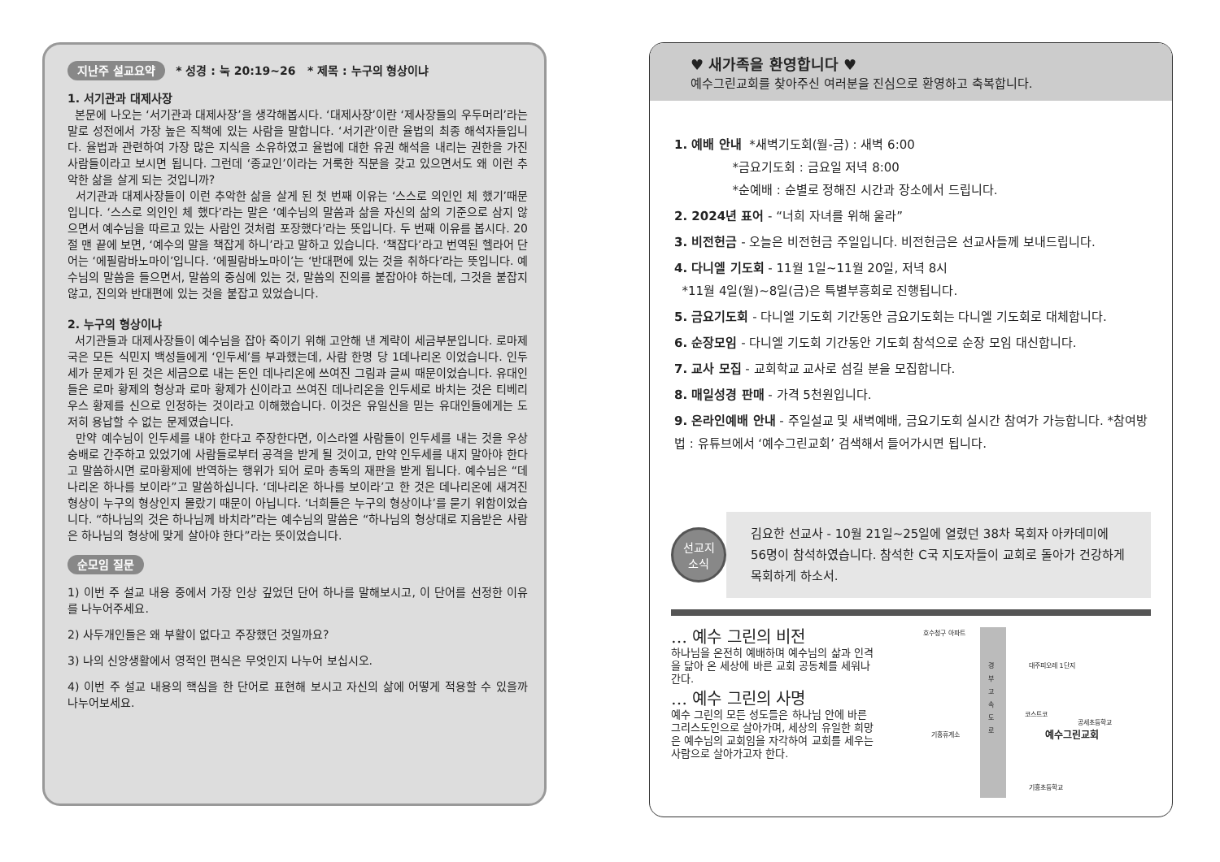지난주 설교요약 * 성경 : 눅 20:19~26 * 제목 : 누구의 형상이냐
1. 서기관과 대제사장
본문에 나오는 ‘서기관과 대제사장’을 생각해봅시다. ‘대제사장’이란 ‘제사장들의 우두머리’라는 말로 성전에서 가장 높은 직책에 있는 사람을 말합니다. ‘서기관’이란 율법의 최종 해석자들입니다. 율법과 관련하여 가장 많은 지식을 소유하였고 율법에 대한 유권 해석을 내리는 권한을 가진 사람들이라고 보시면 됩니다. 그런데 ‘종교인’이라는 거룩한 직분을 갖고 있으면서도 왜 이런 추악한 삶을 살게 되는 것입니까?
서기관과 대제사장들이 이런 추악한 삶을 살게 된 첫 번째 이유는 ‘스스로 의인인 체 했기’때문입니다. ‘스스로 의인인 체 했다’라는 말은 ‘예수님의 말씀과 삶을 자신의 삶의 기준으로 삼지 않으면서 예수님을 따르고 있는 사람인 것처럼 포장했다’라는 뜻입니다. 두 번째 이유를 봅시다. 20절 맨 끝에 보면, ‘예수의 말을 책잡게 하니’라고 말하고 있습니다. ‘책잡다’라고 번역된 헬라어 단어는 ‘에필람바노마이’입니다. ‘에필람바노마이’는 ‘반대편에 있는 것을 취하다’라는 뜻입니다. 예수님의 말씀을 들으면서, 말씀의 중심에 있는 것, 말씀의 진의를 붙잡아야 하는데, 그것을 붙잡지 않고, 진의와 반대편에 있는 것을 붙잡고 있었습니다.
2. 누구의 형상이냐
서기관들과 대제사장들이 예수님을 잡아 죽이기 위해 고안해 낸 계략이 세금부분입니다. 로마제국은 모든 식민지 백성들에게 ‘인두세’를 부과했는데, 사람 한명 당 1데나리온 이었습니다. 인두세가 문제가 된 것은 세금으로 내는 돈인 데나리온에 쓰여진 그림과 글씨 때문이었습니다. 유대인들은 로마 황제의 형상과 로마 황제가 신이라고 쓰여진 데나리온을 인두세로 바치는 것은 티베리우스 황제를 신으로 인정하는 것이라고 이해했습니다. 이것은 유일신을 믿는 유대인들에게는 도저히 용납할 수 없는 문제였습니다.
만약 예수님이 인두세를 내야 한다고 주장한다면, 이스라엘 사람들이 인두세를 내는 것을 우상숭배로 간주하고 있었기에 사람들로부터 공격을 받게 될 것이고, 만약 인두세를 내지 말아야 한다고 말씀하시면 로마황제에 반역하는 행위가 되어 로마 총독의 재판을 받게 됩니다. 예수님은 “데나리온 하나를 보이라”고 말씀하십니다. ‘데나리온 하나를 보이라’고 한 것은 데나리온에 새겨진 형상이 누구의 형상인지 몰랐기 때문이 아닙니다. ‘너희들은 누구의 형상이냐’를 묻기 위함이었습니다. “하나님의 것은 하나님께 바치라”라는 예수님의 말씀은 “하나님의 형상대로 지음받은 사람은 하나님의 형상에 맞게 살아야 한다”라는 뜻이었습니다.
순모임 질문
1) 이번 주 설교 내용 중에서 가장 인상 깊었던 단어 하나를 말해보시고, 이 단어를 선정한 이유를 나누어주세요.
2) 사두개인들은 왜 부활이 없다고 주장했던 것일까요?
3) 나의 신앙생활에서 영적인 편식은 무엇인지 나누어 보십시오.
4) 이번 주 설교 내용의 핵심을 한 단어로 표현해 보시고 자신의 삶에 어떻게 적용할 수 있을까 나누어보세요.
♥ 새가족을 환영합니다 ♥
예수그린교회를 찾아주신 여러분을 진심으로 환영하고 축복합니다.
1. 예배 안내 *새벽기도회(월-금) : 새벽 6:00
*금요기도회 : 금요일 저녁 8:00
*순예배 : 순별로 정해진 시간과 장소에서 드립니다.
2. 2024년 표어 - “너희 자녀를 위해 울라”
3. 비전헌금 - 오늘은 비전헌금 주일입니다. 비전헌금은 선교사들께 보내드립니다.
4. 다니엘 기도회 - 11월 1일~11월 20일, 저녁 8시
*11월 4일(월)~8일(금)은 특별부흥회로 진행됩니다.
5. 금요기도회 - 다니엘 기도회 기간동안 금요기도회는 다니엘 기도회로 대체합니다.
6. 순장모임 - 다니엘 기도회 기간동안 기도회 참석으로 순장 모임 대신합니다.
7. 교사 모집 - 교회학교 교사로 섬길 분을 모집합니다.
8. 매일성경 판매 - 가격 5천원입니다.
9. 온라인예배 안내 - 주일설교 및 새벽예배, 금요기도회 실시간 참여가 가능합니다. *참여방법 : 유튜브에서 ‘예수그린교회’ 검색해서 들어가시면 됩니다.
선교지
소식
김요한 선교사 - 10월 21일~25일에 열렸던 38차 목회자 아카데미에 56명이 참석하였습니다. 참석한 C국 지도자들이 교회로 돌아가 건강하게 목회하게 하소서.
… 예수 그린의 비전
하나님을 온전히 예배하며 예수님의 삶과 인격을 닮아 온 세상에 바른 교회 공동체를 세워나간다.
… 예수 그린의 사명
예수 그린의 모든 성도들은 하나님 안에 바른 그리스도인으로 살아가며, 세상의 유일한 희망은 예수님의 교회임을 자각하여 교회를 세우는 사람으로 살아가고자 한다.
호수청구 아파트
경 부 고 속 도 로
대주피오레 1단지
코스트코
공세초등학교
기흥휴게소 예수그린교회
기흥초등학교